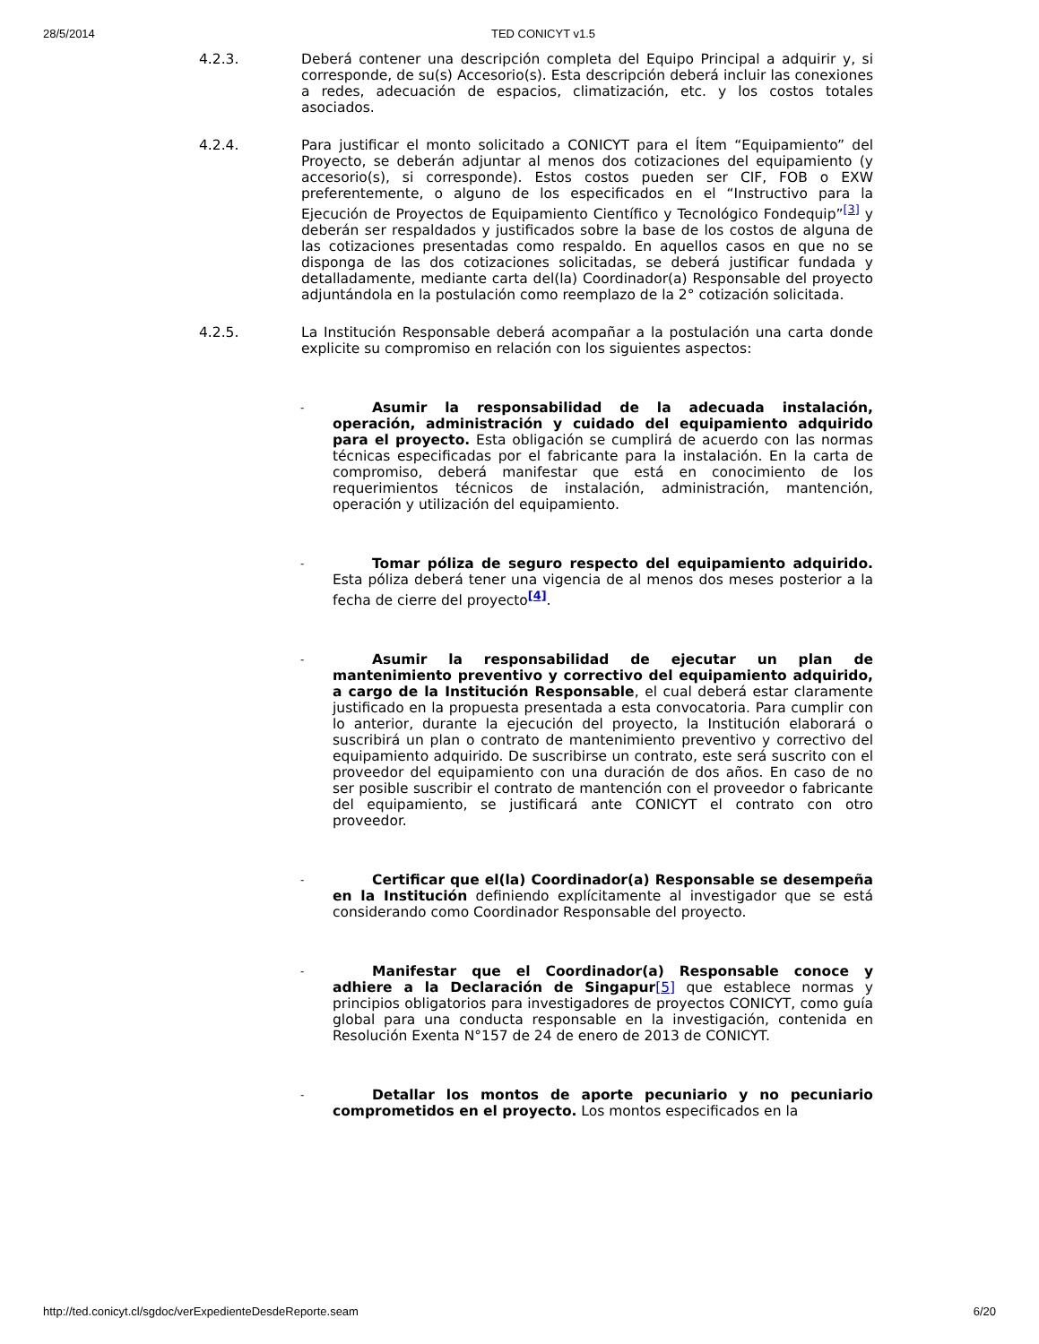28/5/2014 TED CONICYT v1.5
4.2.3. Deberá contener una descripción completa del Equipo Principal a adquirir y, si corresponde, de su(s) Accesorio(s). Esta descripción deberá incluir las conexiones a redes, adecuación de espacios, climatización, etc. y los costos totales asociados.
4.2.4. Para justificar el monto solicitado a CONICYT para el Ítem “Equipamiento” del Proyecto, se deberán adjuntar al menos dos cotizaciones del equipamiento (y accesorio(s), si corresponde). Estos costos pueden ser CIF, FOB o EXW preferentemente, o alguno de los especificados en el “Instructivo para la Ejecución de Proyectos de Equipamiento Científico y Tecnológico Fondequip”<sup>[3]</sup> y deberán ser respaldados y justificados sobre la base de los costos de alguna de las cotizaciones presentadas como respaldo. En aquellos casos en que no se disponga de las dos cotizaciones solicitadas, se deberá justificar fundada y detalladamente, mediante carta del(la) Coordinador(a) Responsable del proyecto adjuntándola en la postulación como reemplazo de la 2° cotización solicitada.
4.2.5. La Institución Responsable deberá acompañar a la postulación una carta donde explicite su compromiso en relación con los siguientes aspectos:
-
Asumir la responsabilidad de la adecuada instalación, operación, administración y cuidado del equipamiento adquirido para el proyecto. Esta obligación se cumplirá de acuerdo con las normas técnicas especificadas por el fabricante para la instalación. En la carta de compromiso, deberá manifestar que está en conocimiento de los requerimientos técnicos de instalación, administración, mantención, operación y utilización del equipamiento.
-
Tomar póliza de seguro respecto del equipamiento adquirido. Esta póliza deberá tener una vigencia de al menos dos meses posterior a la fecha de cierre del proyecto<sup>[4]</sup>.
-
Asumir la responsabilidad de ejecutar un plan de mantenimiento preventivo y correctivo del equipamiento adquirido, a cargo de la Institución Responsable, el cual deberá estar claramente justificado en la propuesta presentada a esta convocatoria. Para cumplir con lo anterior, durante la ejecución del proyecto, la Institución elaborará o suscribirá un plan o contrato de mantenimiento preventivo y correctivo del equipamiento adquirido. De suscribirse un contrato, este será suscrito con el proveedor del equipamiento con una duración de dos años. En caso de no ser posible suscribir el contrato de mantención con el proveedor o fabricante del equipamiento, se justificará ante CONICYT el contrato con otro proveedor.
-
Certificar que el(la) Coordinador(a) Responsable se desempeña en la Institución definiendo explícitamente al investigador que se está considerando como Coordinador Responsable del proyecto.
-
Manifestar que el Coordinador(a) Responsable conoce y adhiere a la Declaración de Singapur[5] que establece normas y principios obligatorios para investigadores de proyectos CONICYT, como guía global para una conducta responsable en la investigación, contenida en Resolución Exenta N°157 de 24 de enero de 2013 de CONICYT.
-
Detallar los montos de aporte pecuniario y no pecuniario comprometidos en el proyecto. Los montos especificados en la
http://ted.conicyt.cl/sgdoc/verExpedienteDesdeReporte.seam 6/20